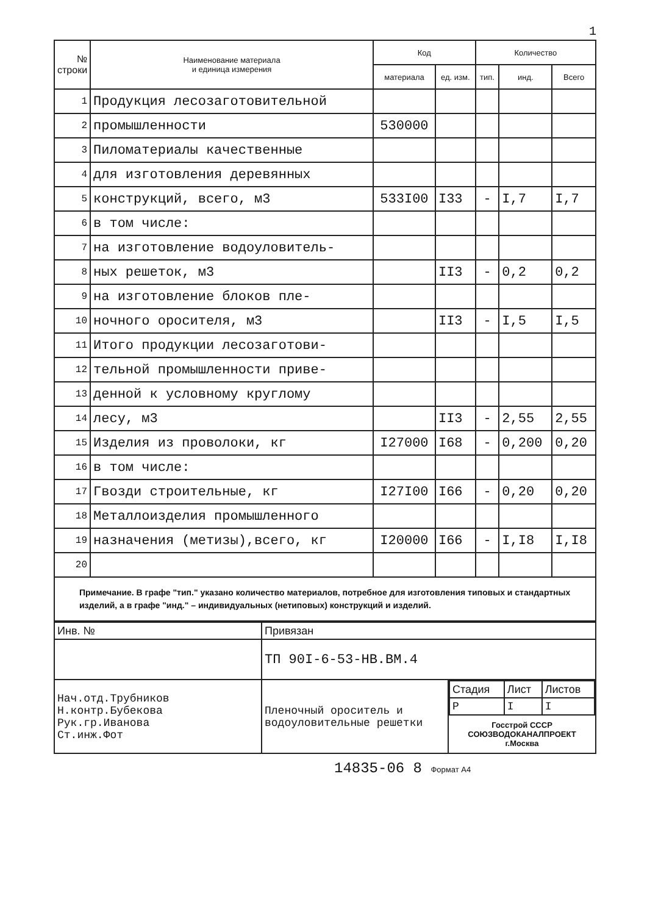1
| № строки | Наименование материала и единица измерения | Код | | Количество | | |
| --- | --- | --- | --- | --- | --- | --- |
| | | материала | ед. изм. | тип. | инд. | Всего |
| 1 | Продукция лесозаготовительной | | | | | |
| 2 | промышленности | 530000 | | | | |
| 3 | Пиломатериалы качественные | | | | | |
| 4 | для изготовления деревянных | | | | | |
| 5 | конструкций, всего, м3 | 533I00 | I33 | - | I,7 | I,7 |
| 6 | в том числе: | | | | | |
| 7 | на изготовление водоуловитель- | | | | | |
| 8 | ных решеток, м3 | | II3 | - | 0,2 | 0,2 |
| 9 | на изготовление блоков пле- | | | | | |
| 10 | ночного оросителя, м3 | | II3 | - | I,5 | I,5 |
| 11 | Итого продукции лесозаготови- | | | | | |
| 12 | тельной промышленности приве- | | | | | |
| 13 | денной к условному круглому | | | | | |
| 14 | лесу, м3 | | II3 | - | 2,55 | 2,55 |
| 15 | Изделия из проволоки, кг | I27000 | I68 | - | 0,200 | 0,20 |
| 16 | в том числе: | | | | | |
| 17 | Гвозди строительные, кг | I27I00 | I66 | - | 0,20 | 0,20 |
| 18 | Металлоизделия промышленного | | | | | |
| 19 | назначения (метизы),всего, кг | I20000 | I66 | - | I,I8 | I,I8 |
| 20 | | | | | | |
Примечание. В графе "тип." указано количество материалов, потребное для изготовления типовых и стандартных изделий, а в графе "инд." – индивидуальных (нетиповых) конструкций и изделий.
| Инв. № | Привязан | |
| | ТП 90I-6-53-НВ.ВМ.4 | |
| Нач.отд.Трубников Н.контр.Бубекова Рук.гр.Иванова Ст.инж.Фот | Пленочный ороситель и водоуловительные решетки | / Стадия / Лист / Листов / / Р / I / I / Госстрой СССР СОЮЗВОДОКАНАЛПРОЕКТ г.Москва |
14835-06 8 Формат А4